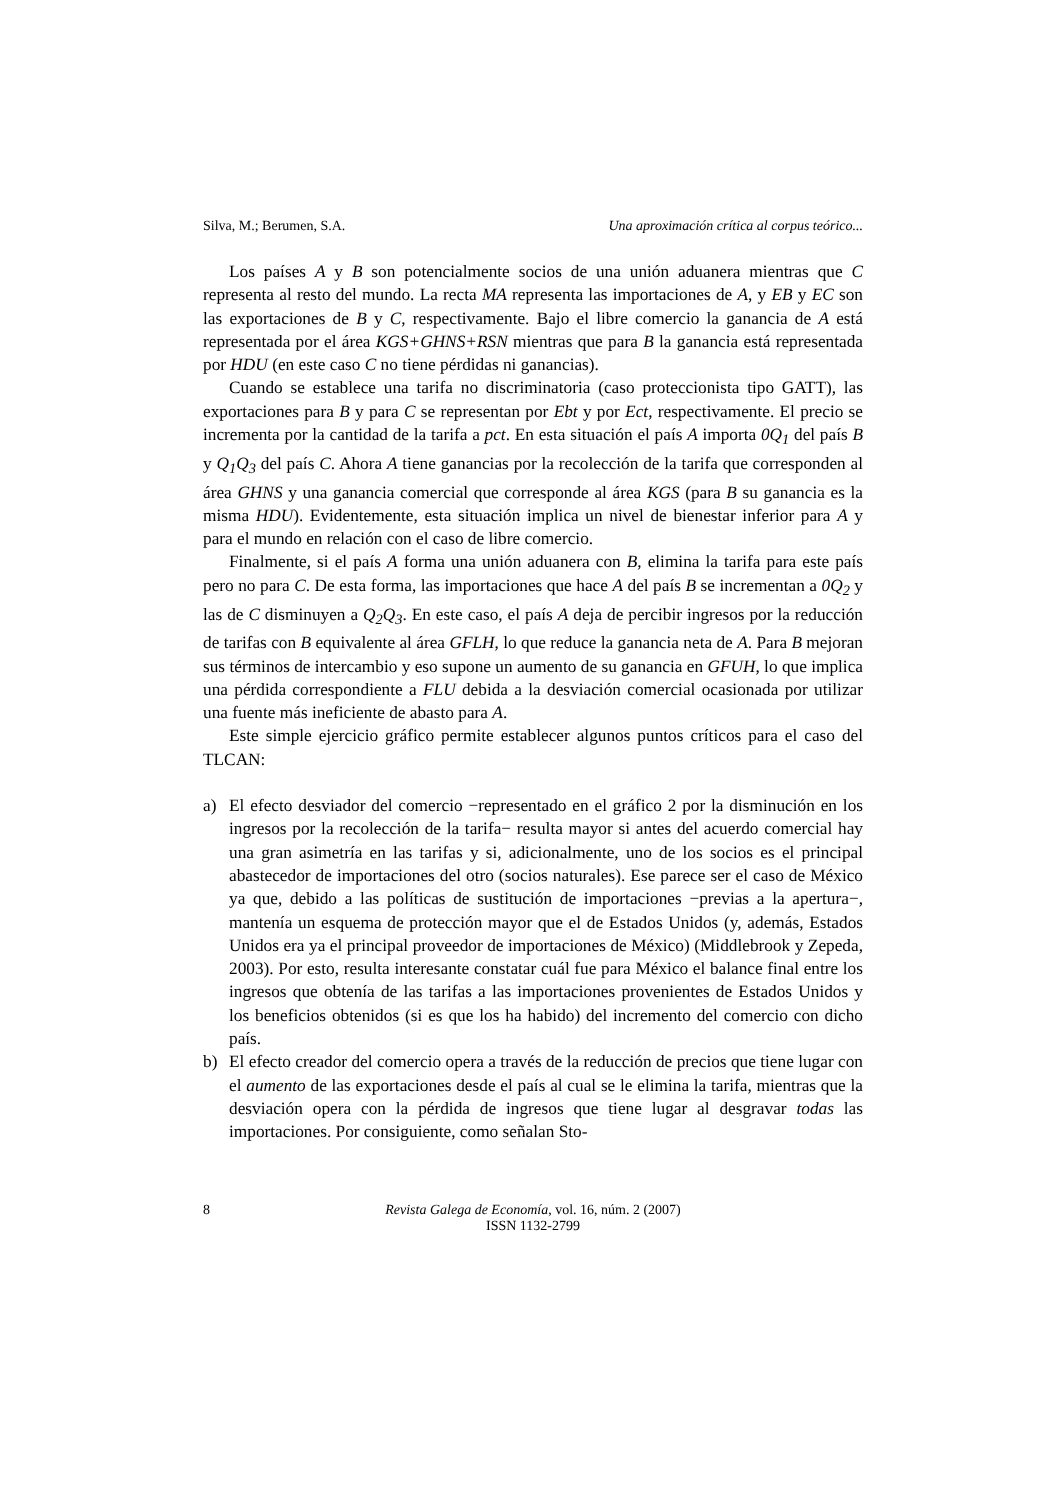Silva, M.; Berumen, S.A. Una aproximación crítica al corpus teórico...
Los países A y B son potencialmente socios de una unión aduanera mientras que C representa al resto del mundo. La recta MA representa las importaciones de A, y EB y EC son las exportaciones de B y C, respectivamente. Bajo el libre comercio la ganancia de A está representada por el área KGS+GHNS+RSN mientras que para B la ganancia está representada por HDU (en este caso C no tiene pérdidas ni ganancias).
Cuando se establece una tarifa no discriminatoria (caso proteccionista tipo GATT), las exportaciones para B y para C se representan por Ebt y por Ect, respectivamente. El precio se incrementa por la cantidad de la tarifa a pct. En esta situación el país A importa 0Q<sub>1</sub> del país B y Q<sub>1</sub>Q<sub>3</sub> del país C. Ahora A tiene ganancias por la recolección de la tarifa que corresponden al área GHNS y una ganancia comercial que corresponde al área KGS (para B su ganancia es la misma HDU). Evidentemente, esta situación implica un nivel de bienestar inferior para A y para el mundo en relación con el caso de libre comercio.
Finalmente, si el país A forma una unión aduanera con B, elimina la tarifa para este país pero no para C. De esta forma, las importaciones que hace A del país B se incrementan a 0Q<sub>2</sub> y las de C disminuyen a Q<sub>2</sub>Q<sub>3</sub>. En este caso, el país A deja de percibir ingresos por la reducción de tarifas con B equivalente al área GFLH, lo que reduce la ganancia neta de A. Para B mejoran sus términos de intercambio y eso supone un aumento de su ganancia en GFUH, lo que implica una pérdida correspondiente a FLU debida a la desviación comercial ocasionada por utilizar una fuente más ineficiente de abasto para A.
Este simple ejercicio gráfico permite establecer algunos puntos críticos para el caso del TLCAN:
a) El efecto desviador del comercio −representado en el gráfico 2 por la disminución en los ingresos por la recolección de la tarifa− resulta mayor si antes del acuerdo comercial hay una gran asimetría en las tarifas y si, adicionalmente, uno de los socios es el principal abastecedor de importaciones del otro (socios naturales). Ese parece ser el caso de México ya que, debido a las políticas de sustitución de importaciones −previas a la apertura−, mantenía un esquema de protección mayor que el de Estados Unidos (y, además, Estados Unidos era ya el principal proveedor de importaciones de México) (Middlebrook y Zepeda, 2003). Por esto, resulta interesante constatar cuál fue para México el balance final entre los ingresos que obtenía de las tarifas a las importaciones provenientes de Estados Unidos y los beneficios obtenidos (si es que los ha habido) del incremento del comercio con dicho país.
b) El efecto creador del comercio opera a través de la reducción de precios que tiene lugar con el aumento de las exportaciones desde el país al cual se le elimina la tarifa, mientras que la desviación opera con la pérdida de ingresos que tiene lugar al desgravar todas las importaciones. Por consiguiente, como señalan Sto-
8 Revista Galega de Economía, vol. 16, núm. 2 (2007)
ISSN 1132-2799